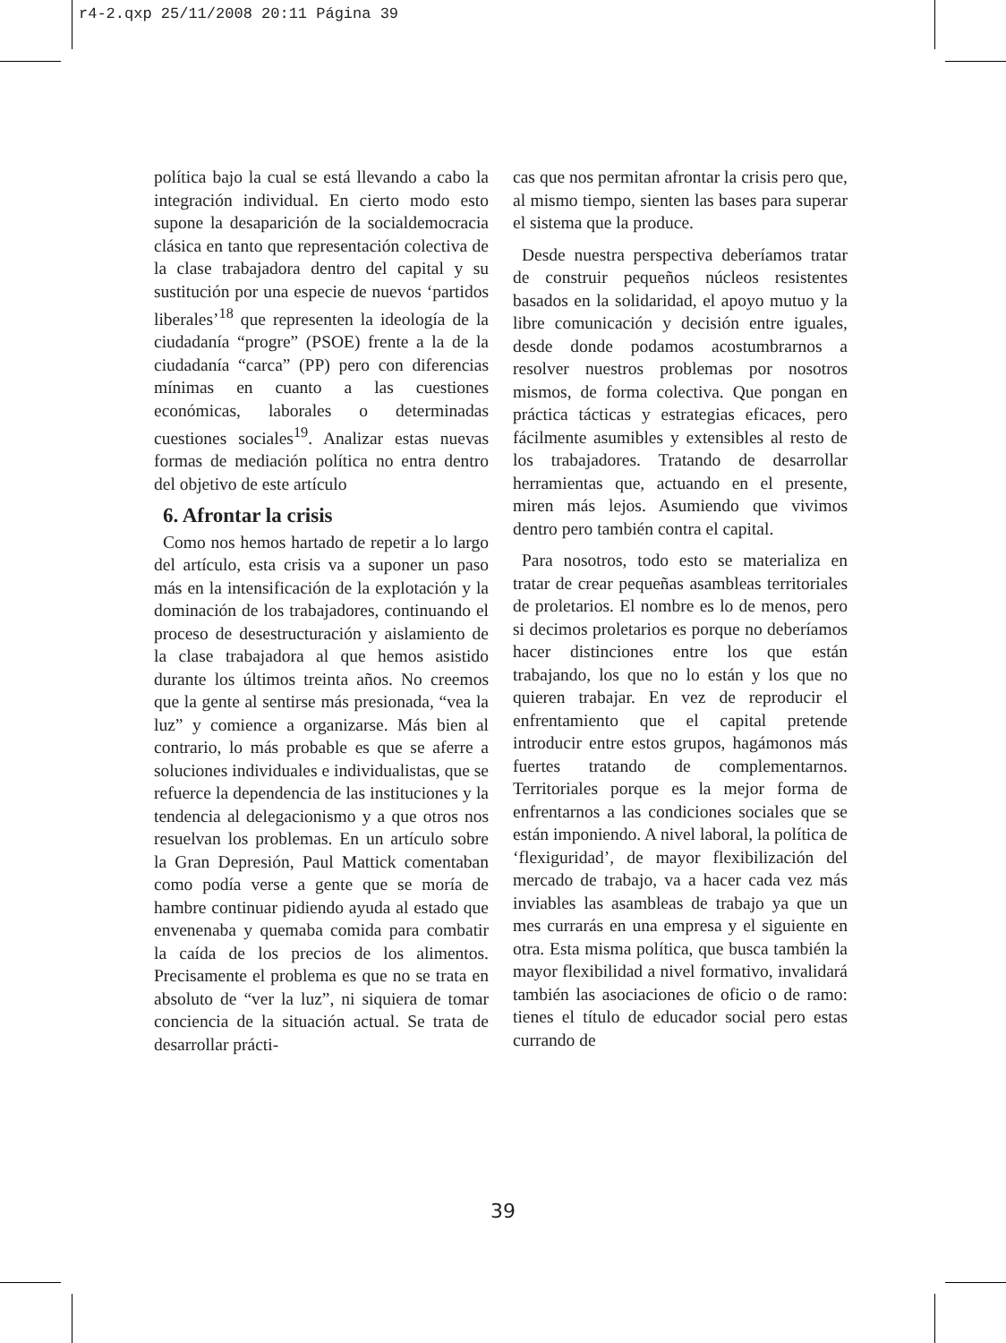r4-2.qxp 25/11/2008 20:11 Página 39
política bajo la cual se está llevando a cabo la integración individual. En cierto modo esto supone la desaparición de la socialdemocracia clásica en tanto que representación colectiva de la clase trabajadora dentro del capital y su sustitución por una especie de nuevos ‘partidos liberales’<sup>18</sup> que representen la ideología de la ciudadanía “progre” (PSOE) frente a la de la ciudadanía “carca” (PP) pero con diferencias mínimas en cuanto a las cuestiones económicas, laborales o determinadas cuestiones sociales<sup>19</sup>. Analizar estas nuevas formas de mediación política no entra dentro del objetivo de este artículo
6. Afrontar la crisis
Como nos hemos hartado de repetir a lo largo del artículo, esta crisis va a suponer un paso más en la intensificación de la explotación y la dominación de los trabajadores, continuando el proceso de desestructuración y aislamiento de la clase trabajadora al que hemos asistido durante los últimos treinta años. No creemos que la gente al sentirse más presionada, “vea la luz” y comience a organizarse. Más bien al contrario, lo más probable es que se aferre a soluciones individuales e individualistas, que se refuerce la dependencia de las instituciones y la tendencia al delegacionismo y a que otros nos resuelvan los problemas. En un artículo sobre la Gran Depresión, Paul Mattick comentaban como podía verse a gente que se moría de hambre continuar pidiendo ayuda al estado que envenenaba y quemaba comida para combatir la caída de los precios de los alimentos. Precisamente el problema es que no se trata en absoluto de “ver la luz”, ni siquiera de tomar conciencia de la situación actual. Se trata de desarrollar prácti-
cas que nos permitan afrontar la crisis pero que, al mismo tiempo, sienten las bases para superar el sistema que la produce.
Desde nuestra perspectiva deberíamos tratar de construir pequeños núcleos resistentes basados en la solidaridad, el apoyo mutuo y la libre comunicación y decisión entre iguales, desde donde podamos acostumbrarnos a resolver nuestros problemas por nosotros mismos, de forma colectiva. Que pongan en práctica tácticas y estrategias eficaces, pero fácilmente asumibles y extensibles al resto de los trabajadores. Tratando de desarrollar herramientas que, actuando en el presente, miren más lejos. Asumiendo que vivimos dentro pero también contra el capital.
Para nosotros, todo esto se materializa en tratar de crear pequeñas asambleas territoriales de proletarios. El nombre es lo de menos, pero si decimos proletarios es porque no deberíamos hacer distinciones entre los que están trabajando, los que no lo están y los que no quieren trabajar. En vez de reproducir el enfrentamiento que el capital pretende introducir entre estos grupos, hagámonos más fuertes tratando de complementarnos. Territoriales porque es la mejor forma de enfrentarnos a las condiciones sociales que se están imponiendo. A nivel laboral, la política de ‘flexiguridad’, de mayor flexibilización del mercado de trabajo, va a hacer cada vez más inviables las asambleas de trabajo ya que un mes currarás en una empresa y el siguiente en otra. Esta misma política, que busca también la mayor flexibilidad a nivel formativo, invalidará también las asociaciones de oficio o de ramo: tienes el título de educador social pero estas currando de
39